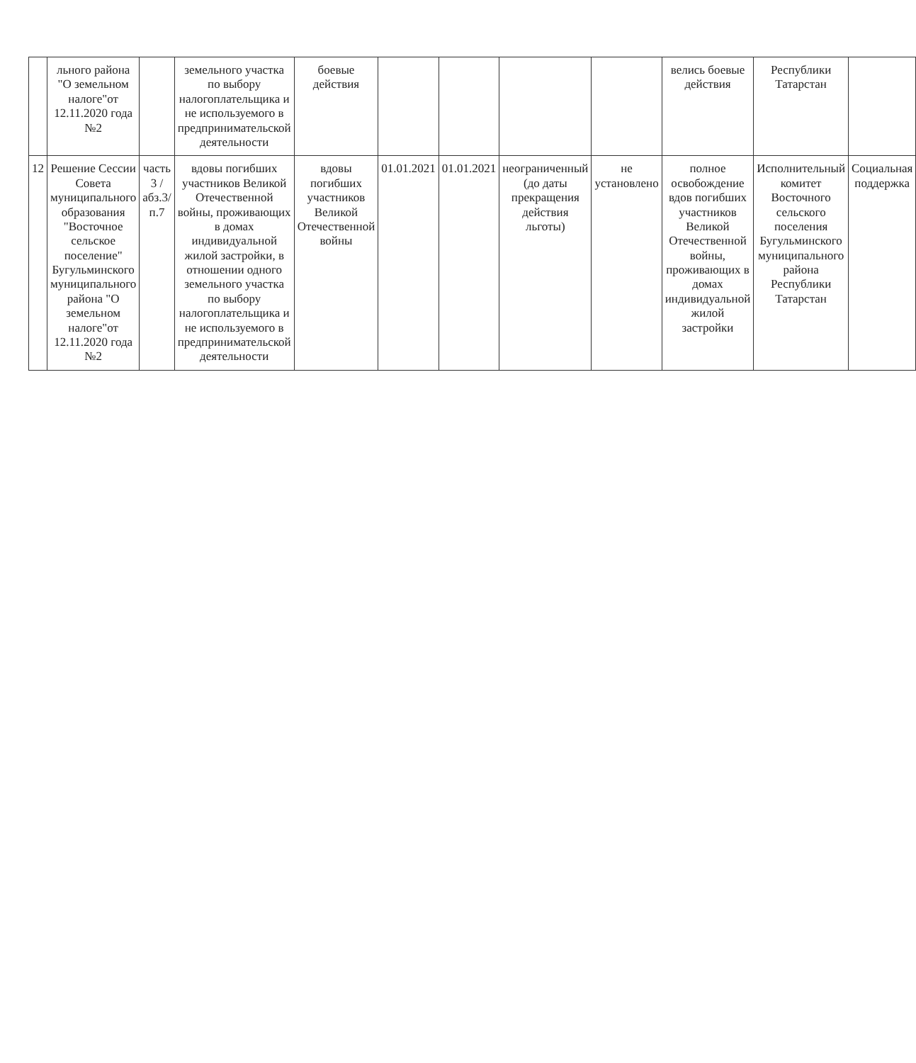| | льного района "О земельном налоге"от 12.11.2020 года №2 | | земельного участка по выбору налогоплательщика и не используемого в предпринимательской деятельности | боевые действия | | | | | велись боевые действия | Республики Татарстан | |
| 12 | Решение Сессии Совета муниципального образования "Восточное сельское поселение" Бугульминского муниципального района "О земельном налоге"от 12.11.2020 года №2 | часть 3 /абз.3/п.7 | вдовы погибших участников Великой Отечественной войны, проживающих в домах индивидуальной жилой застройки, в отношении одного земельного участка по выбору налогоплательщика и не используемого в предпринимательской деятельности | вдовы погибших участников Великой Отечественной войны | 01.01.2021 | 01.01.2021 | неограниченный (до даты прекращения действия льготы) | не установлено | полное освобождение вдов погибших участников Великой Отечественной войны, проживающих в домах индивидуальной жилой застройки | Исполнительный комитет Восточного сельского поселения Бугульминского муниципального района Республики Татарстан | Социальная поддержка |